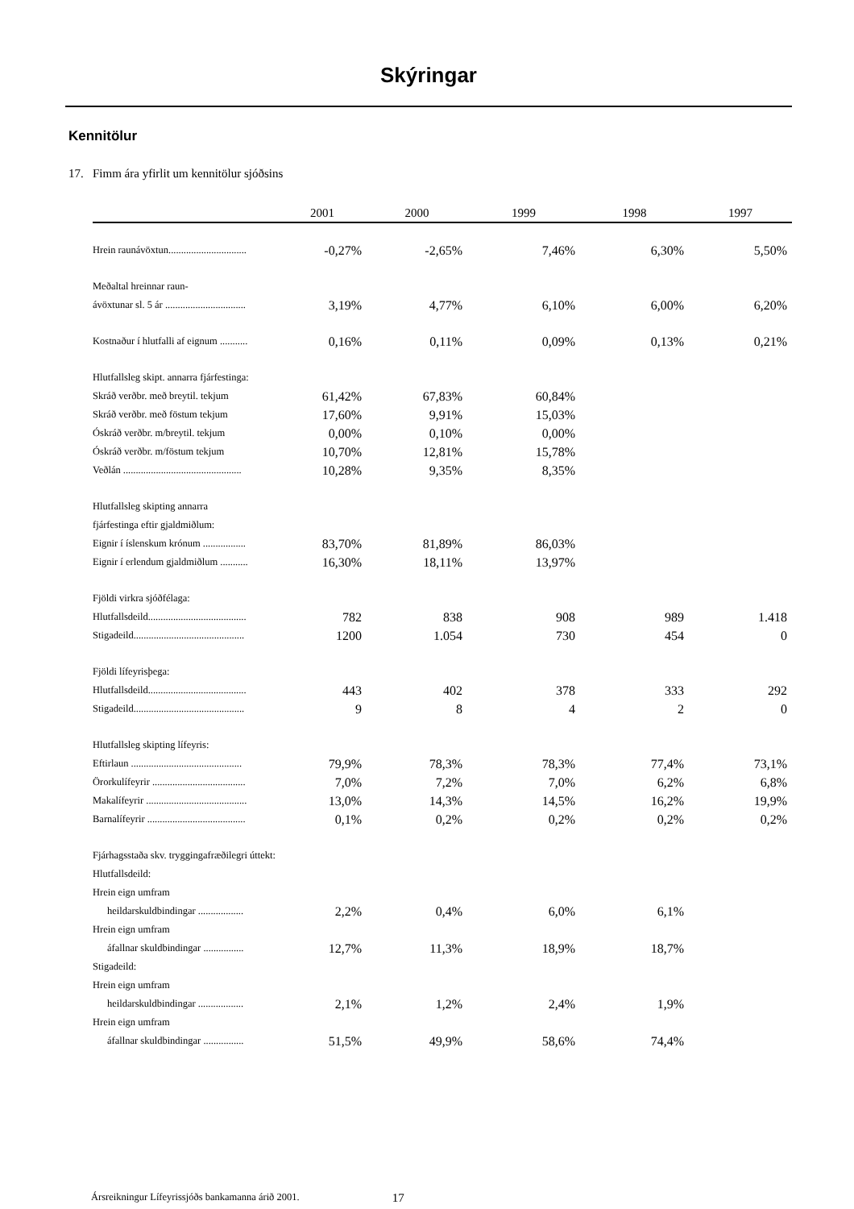Skýringar
Kennitölur
17. Fimm ára yfirlit um kennitölur sjóðsins
| | 2001 | 2000 | 1999 | 1998 | 1997 |
| --- | --- | --- | --- | --- | --- |
| Hrein raunávöxtun............................... | -0,27% | -2,65% | 7,46% | 6,30% | 5,50% |
| Meðaltal hreinnar raun- | | | | | |
| ávöxtunar sl. 5 ár ................................ | 3,19% | 4,77% | 6,10% | 6,00% | 6,20% |
| Kostnaður í hlutfalli af eignum ........... | 0,16% | 0,11% | 0,09% | 0,13% | 0,21% |
| Hlutfallsleg skipt. annarra fjárfestinga: | | | | | |
| Skráð verðbr. með breytil. tekjum | 61,42% | 67,83% | 60,84% | | |
| Skráð verðbr. með föstum tekjum | 17,60% | 9,91% | 15,03% | | |
| Óskráð verðbr. m/breytil. tekjum | 0,00% | 0,10% | 0,00% | | |
| Óskráð verðbr. m/föstum tekjum | 10,70% | 12,81% | 15,78% | | |
| Veðlán ............................................... | 10,28% | 9,35% | 8,35% | | |
| Hlutfallsleg skipting annarra | | | | | |
| fjárfestinga eftir gjaldmiðlum: | | | | | |
| Eignir í íslenskum krónum ................. | 83,70% | 81,89% | 86,03% | | |
| Eignir í erlendum gjaldmiðlum ........... | 16,30% | 18,11% | 13,97% | | |
| Fjöldi virkra sjóðfélaga: | | | | | |
| Hlutfallsdeild....................................... | 782 | 838 | 908 | 989 | 1.418 |
| Stigadeild............................................ | 1200 | 1.054 | 730 | 454 | 0 |
| Fjöldi lífeyrisþega: | | | | | |
| Hlutfallsdeild....................................... | 443 | 402 | 378 | 333 | 292 |
| Stigadeild............................................ | 9 | 8 | 4 | 2 | 0 |
| Hlutfallsleg skipting lífeyris: | | | | | |
| Eftirlaun ............................................ | 79,9% | 78,3% | 78,3% | 77,4% | 73,1% |
| Örorkulífeyrir ..................................... | 7,0% | 7,2% | 7,0% | 6,2% | 6,8% |
| Makalífeyrir ........................................ | 13,0% | 14,3% | 14,5% | 16,2% | 19,9% |
| Barnalífeyrir ....................................... | 0,1% | 0,2% | 0,2% | 0,2% | 0,2% |
| Fjárhagsstaða skv. tryggingafræðilegri úttekt: | | | | | |
| Hlutfallsdeild: | | | | | |
| Hrein eign umfram | | | | | |
| heildarskuldbindingar .................. | 2,2% | 0,4% | 6,0% | 6,1% | |
| Hrein eign umfram | | | | | |
| áfallnar skuldbindingar ................ | 12,7% | 11,3% | 18,9% | 18,7% | |
| Stigadeild: | | | | | |
| Hrein eign umfram | | | | | |
| heildarskuldbindingar .................. | 2,1% | 1,2% | 2,4% | 1,9% | |
| Hrein eign umfram | | | | | |
| áfallnar skuldbindingar ................ | 51,5% | 49,9% | 58,6% | 74,4% | |
Ársreikningur Lífeyrissjóðs bankamanna árið 2001. 17